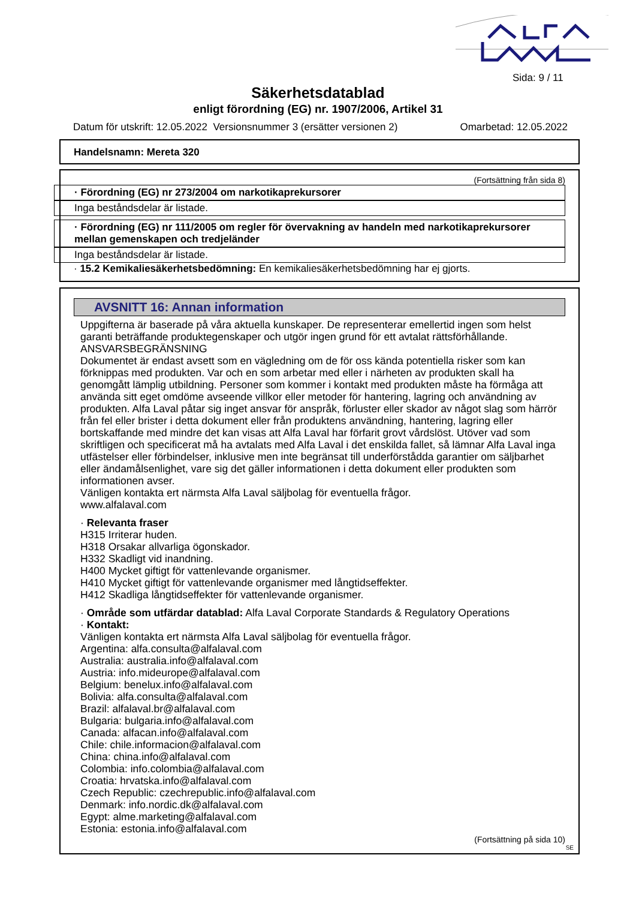Sida: 9 / 11
Säkerhetsdatablad
enligt förordning (EG) nr. 1907/2006, Artikel 31
Datum för utskrift: 12.05.2022 Versionsnummer 3 (ersätter versionen 2) Omarbetad: 12.05.2022
Handelsnamn: Mereta 320
(Fortsättning från sida 8)
· Förordning (EG) nr 273/2004 om narkotikaprekursorer
Inga beståndsdelar är listade.
· Förordning (EG) nr 111/2005 om regler för övervakning av handeln med narkotikaprekursorer mellan gemenskapen och tredjeländer
Inga beståndsdelar är listade.
· 15.2 Kemikaliesäkerhetsbedömning: En kemikaliesäkerhetsbedömning har ej gjorts.
AVSNITT 16: Annan information
Uppgifterna är baserade på våra aktuella kunskaper. De representerar emellertid ingen som helst garanti beträffande produktegenskaper och utgör ingen grund för ett avtalat rättsförhållande.
ANSVARSBEGRÄNSNING
Dokumentet är endast avsett som en vägledning om de för oss kända potentiella risker som kan förknippas med produkten. Var och en som arbetar med eller i närheten av produkten skall ha genomgått lämplig utbildning. Personer som kommer i kontakt med produkten måste ha förmåga att använda sitt eget omdöme avseende villkor eller metoder för hantering, lagring och användning av produkten. Alfa Laval påtar sig inget ansvar för anspråk, förluster eller skador av något slag som härrör från fel eller brister i detta dokument eller från produktens användning, hantering, lagring eller bortskaffande med mindre det kan visas att Alfa Laval har förfarit grovt vårdslöst. Utöver vad som skriftligen och specificerat må ha avtalats med Alfa Laval i det enskilda fallet, så lämnar Alfa Laval inga utfästelser eller förbindelser, inklusive men inte begränsat till underförstådda garantier om säljbarhet eller ändamålsenlighet, vare sig det gäller informationen i detta dokument eller produkten som informationen avser.
Vänligen kontakta ert närmsta Alfa Laval säljbolag för eventuella frågor.
www.alfalaval.com
· Relevanta fraser
H315 Irriterar huden.
H318 Orsakar allvarliga ögonskador.
H332 Skadligt vid inandning.
H400 Mycket giftigt för vattenlevande organismer.
H410 Mycket giftigt för vattenlevande organismer med långtidseffekter.
H412 Skadliga långtidseffekter för vattenlevande organismer.
· Område som utfärdar datablad: Alfa Laval Corporate Standards & Regulatory Operations
· Kontakt:
Vänligen kontakta ert närmsta Alfa Laval säljbolag för eventuella frågor.
Argentina: alfa.consulta@alfalaval.com
Australia: australia.info@alfalaval.com
Austria: info.mideurope@alfalaval.com
Belgium: benelux.info@alfalaval.com
Bolivia: alfa.consulta@alfalaval.com
Brazil: alfalaval.br@alfalaval.com
Bulgaria: bulgaria.info@alfalaval.com
Canada: alfacan.info@alfalaval.com
Chile: chile.informacion@alfalaval.com
China: china.info@alfalaval.com
Colombia: info.colombia@alfalaval.com
Croatia: hrvatska.info@alfalaval.com
Czech Republic: czechrepublic.info@alfalaval.com
Denmark: info.nordic.dk@alfalaval.com
Egypt: alme.marketing@alfalaval.com
Estonia: estonia.info@alfalaval.com
(Fortsättning på sida 10)
SE